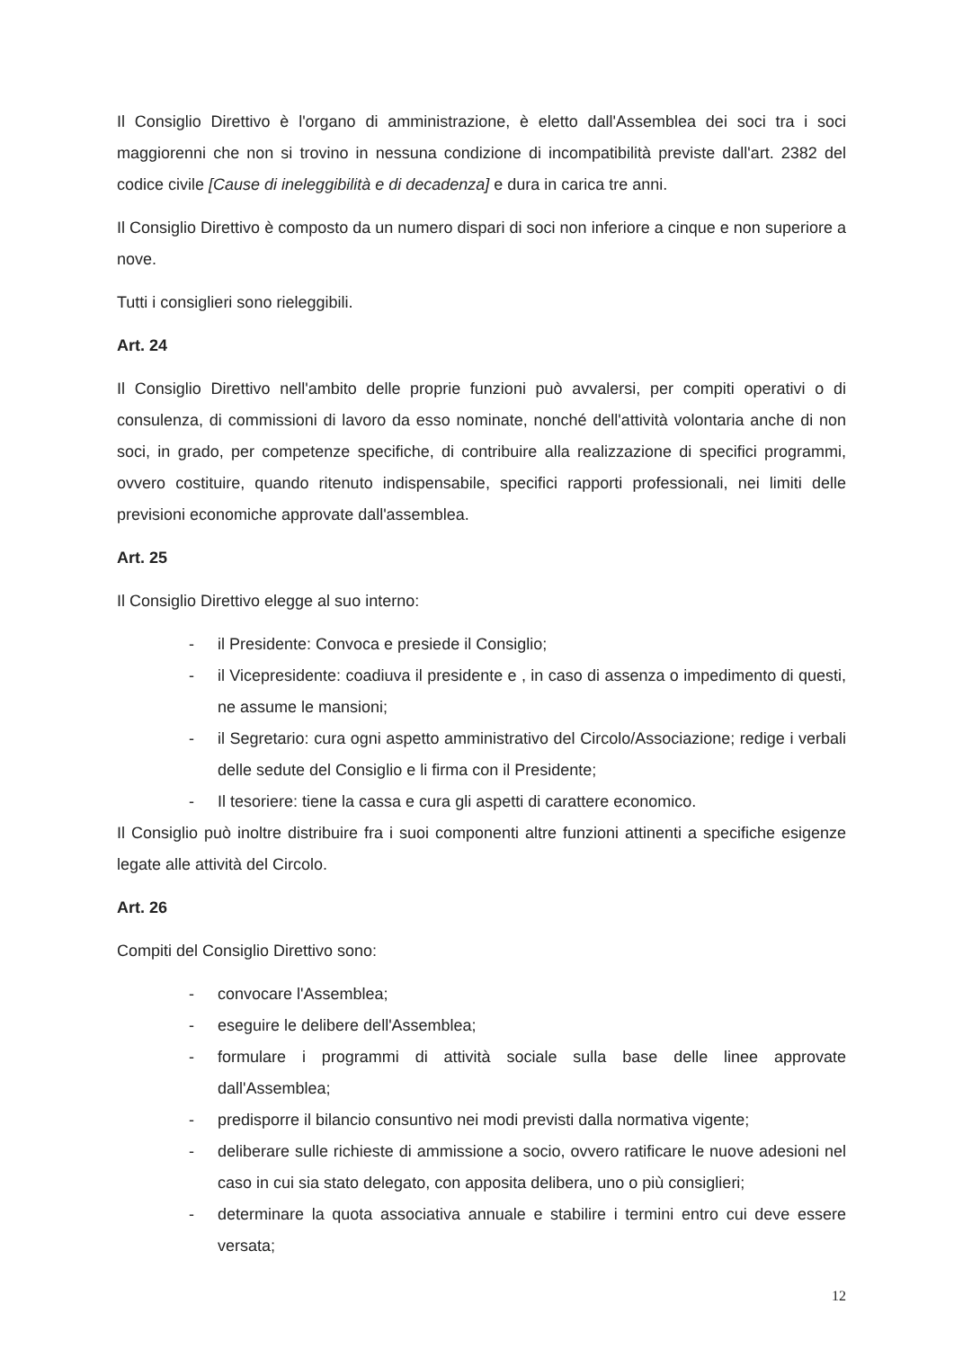Il Consiglio Direttivo è l'organo di amministrazione, è eletto dall'Assemblea dei soci tra i soci maggiorenni che non si trovino in nessuna condizione di incompatibilità previste dall'art. 2382 del codice civile [Cause di ineleggibilità e di decadenza] e dura in carica tre anni.
Il Consiglio Direttivo è composto da un numero dispari di soci non inferiore a cinque e non superiore a nove.
Tutti i consiglieri sono rieleggibili.
Art. 24
Il Consiglio Direttivo nell'ambito delle proprie funzioni può avvalersi, per compiti operativi o di consulenza, di commissioni di lavoro da esso nominate, nonché dell'attività volontaria anche di non soci, in grado, per competenze specifiche, di contribuire alla realizzazione di specifici programmi, ovvero costituire, quando ritenuto indispensabile, specifici rapporti professionali, nei limiti delle previsioni economiche approvate dall'assemblea.
Art. 25
Il Consiglio Direttivo elegge al suo interno:
- il Presidente: Convoca e presiede il Consiglio;
- il Vicepresidente: coadiuva il presidente e , in caso di assenza o impedimento di questi, ne assume le mansioni;
- il Segretario: cura ogni aspetto amministrativo del Circolo/Associazione; redige i verbali delle sedute del Consiglio e li firma con il Presidente;
- Il tesoriere: tiene la cassa e cura gli aspetti di carattere economico.
Il Consiglio può inoltre distribuire fra i suoi componenti altre funzioni attinenti a specifiche esigenze legate alle attività del Circolo.
Art. 26
Compiti del Consiglio Direttivo sono:
- convocare l'Assemblea;
- eseguire le delibere dell'Assemblea;
- formulare i programmi di attività sociale sulla base delle linee approvate dall'Assemblea;
- predisporre il bilancio consuntivo nei modi previsti dalla normativa vigente;
- deliberare sulle richieste di ammissione a socio, ovvero ratificare le nuove adesioni nel caso in cui sia stato delegato, con apposita delibera, uno o più consiglieri;
- determinare la quota associativa annuale e stabilire i termini entro cui deve essere versata;
12